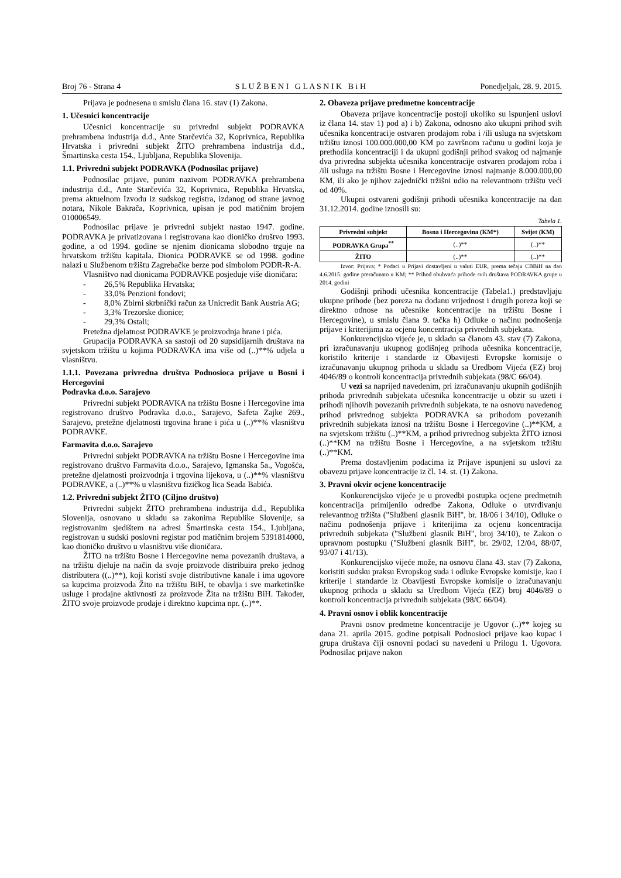Broj 76 - Strana 4 S L U Ž B E N I G L A S N I K B i H Ponedjeljak, 28. 9. 2015.
Prijava je podnesena u smislu člana 16. stav (1) Zakona.
1. Učesnici koncentracije
Učesnici koncentracije su privredni subjekt PODRAVKA prehrambena industrija d.d., Ante Starčevića 32, Koprivnica, Republika Hrvatska i privredni subjekt ŽITO prehrambena industrija d.d., Šmartinska cesta 154., Ljubljana, Republika Slovenija.
1.1. Privredni subjekt PODRAVKA (Podnosilac prijave)
Podnosilac prijave, punim nazivom PODRAVKA prehrambena industrija d.d., Ante Starčevića 32, Koprivnica, Republika Hrvatska, prema aktuelnom Izvodu iz sudskog registra, izdanog od strane javnog notara, Nikole Bakrača, Koprivnica, upisan je pod matičnim brojem 010006549.
Podnosilac prijave je privredni subjekt nastao 1947. godine. PODRAVKA je privatizovana i registrovana kao dioničko društvo 1993. godine, a od 1994. godine se njenim dionicama slobodno trguje na hrvatskom tržištu kapitala. Dionica PODRAVKE se od 1998. godine nalazi u Službenom tržištu Zagrebačke berze pod simbolom PODR-R-A.
Vlasništvo nad dionicama PODRAVKE posjeduje više dioničara:
- 26,5% Republika Hrvatska;
- 33,0% Penzioni fondovi;
- 8,0% Zbirni skrbnički račun za Unicredit Bank Austria AG;
- 3,3% Trezorske dionice;
- 29,3% Ostali;
Pretežna djelatnost PODRAVKE je proizvodnja hrane i pića.
Grupacija PODRAVKA sa sastoji od 20 supsidijarnih društava na svjetskom tržištu u kojima PODRAVKA ima više od (..)**% udjela u vlasništvu.
1.1.1. Povezana privredna društva Podnosioca prijave u Bosni i Hercegovini
Podravka d.o.o. Sarajevo
Privredni subjekt PODRAVKA na tržištu Bosne i Hercegovine ima registrovano društvo Podravka d.o.o., Sarajevo, Safeta Zajke 269., Sarajevo, pretežne djelatnosti trgovina hrane i pića u (..)**% vlasništvu PODRAVKE.
Farmavita d.o.o. Sarajevo
Privredni subjekt PODRAVKA na tržištu Bosne i Hercegovine ima registrovano društvo Farmavita d.o.o., Sarajevo, Igmanska 5a., Vogošća, pretežne djelatnosti proizvodnja i trgovina lijekova, u (..)**% vlasništvu PODRAVKE, a (..)**% u vlasništvu fizičkog lica Seada Babića.
1.2. Privredni subjekt ŽITO (Ciljno društvo)
Privredni subjekt ŽITO prehrambena industrija d.d., Republika Slovenija, osnovano u skladu sa zakonima Republike Slovenije, sa registrovanim sjedištem na adresi Šmartinska cesta 154., Ljubljana, registrovan u sudski poslovni registar pod matičnim brojem 5391814000, kao dioničko društvo u vlasništvu više dioničara.
ŽITO na tržištu Bosne i Hercegovine nema povezanih društava, a na tržištu djeluje na način da svoje proizvode distribuira preko jednog distributera ((..)**), koji koristi svoje distributivne kanale i ima ugovore sa kupcima proizvoda Žito na tržištu BiH, te obavlja i sve marketinške usluge i prodajne aktivnosti za proizvode Žita na tržištu BiH. Također, ŽITO svoje proizvode prodaje i direktno kupcima npr. (..)**.
2. Obaveza prijave predmetne koncentracije
Obaveza prijave koncentracije postoji ukoliko su ispunjeni uslovi iz člana 14. stav 1) pod a) i b) Zakona, odnosno ako ukupni prihod svih učesnika koncentracije ostvaren prodajom roba i /ili usluga na svjetskom tržištu iznosi 100.000.000,00 KM po završnom računu u godini koja je prethodila koncentraciji i da ukupni godišnji prihod svakog od najmanje dva privredna subjekta učesnika koncentracije ostvaren prodajom roba i /ili usluga na tržištu Bosne i Hercegovine iznosi najmanje 8.000.000,00 KM, ili ako je njihov zajednički tržišni udio na relevantnom tržištu veći od 40%.
Ukupni ostvareni godišnji prihodi učesnika koncentracije na dan 31.12.2014. godine iznosili su:
Tabela 1.
| Privredni subjekt | Bosna i Hercegovina (KM*) | Svijet (KM) |
| --- | --- | --- |
| PODRAVKA Grupa<sup>**</sup> | (..)** | (..)** |
| ŽITO | (..)** | (..)** |
Izvor: Prijava; * Podaci u Prijavi dostavljeni u valuti EUR, prema tečaju CBBiH na dan 4.6.2015. godine preračunato u KM; ** Prihod obuhvaća prihode svih društava PODRAVKA grupe u 2014. godini
Godišnji prihodi učesnika koncentracije (Tabela1.) predstavljaju ukupne prihode (bez poreza na dodanu vrijednost i drugih poreza koji se direktno odnose na učesnike koncentracije na tržištu Bosne i Hercegovine), u smislu člana 9. tačka h) Odluke o načinu podnošenja prijave i kriterijima za ocjenu koncentracija privrednih subjekata.
Konkurencijsko vijeće je, u skladu sa članom 43. stav (7) Zakona, pri izračunavanju ukupnog godišnjeg prihoda učesnika koncentracije, koristilo kriterije i standarde iz Obavijesti Evropske komisije o izračunavanju ukupnog prihoda u skladu sa Uredbom Vijeća (EZ) broj 4046/89 o kontroli koncentracija privrednih subjekata (98/C 66/04).
U vezi sa naprijed navedenim, pri izračunavanju ukupnih godišnjih prihoda privrednih subjekata učesnika koncentracije u obzir su uzeti i prihodi njihovih povezanih privrednih subjekata, te na osnovu navedenog prihod privrednog subjekta PODRAVKA sa prihodom povezanih privrednih subjekata iznosi na tržištu Bosne i Hercegovine (..)**KM, a na svjetskom tržištu (..)**KM, a prihod privrednog subjekta ŽITO iznosi (..)**KM na tržištu Bosne i Hercegovine, a na svjetskom tržištu (..)**KM.
Prema dostavljenim podacima iz Prijave ispunjeni su uslovi za obavezu prijave koncentracije iz čl. 14. st. (1) Zakona.
3. Pravni okvir ocjene koncentracije
Konkurencijsko vijeće je u provedbi postupka ocjene predmetnih koncentracija primijenilo odredbe Zakona, Odluke o utvrđivanju relevantnog tržišta ("Službeni glasnik BiH", br. 18/06 i 34/10), Odluke o načinu podnošenja prijave i kriterijima za ocjenu koncentracija privrednih subjekata ("Službeni glasnik BiH", broj 34/10), te Zakon o upravnom postupku ("Službeni glasnik BiH", br. 29/02, 12/04, 88/07, 93/07 i 41/13).
Konkurencijsko vijeće može, na osnovu člana 43. stav (7) Zakona, koristiti sudsku praksu Evropskog suda i odluke Evropske komisije, kao i kriterije i standarde iz Obavijesti Evropske komisije o izračunavanju ukupnog prihoda u skladu sa Uredbom Vijeća (EZ) broj 4046/89 o kontroli koncentracija privrednih subjekata (98/C 66/04).
4. Pravni osnov i oblik koncentracije
Pravni osnov predmetne koncentracije je Ugovor (..)** kojeg su dana 21. aprila 2015. godine potpisali Podnosioci prijave kao kupac i grupa društava čiji osnovni podaci su navedeni u Prilogu 1. Ugovora. Podnosilac prijave nakon